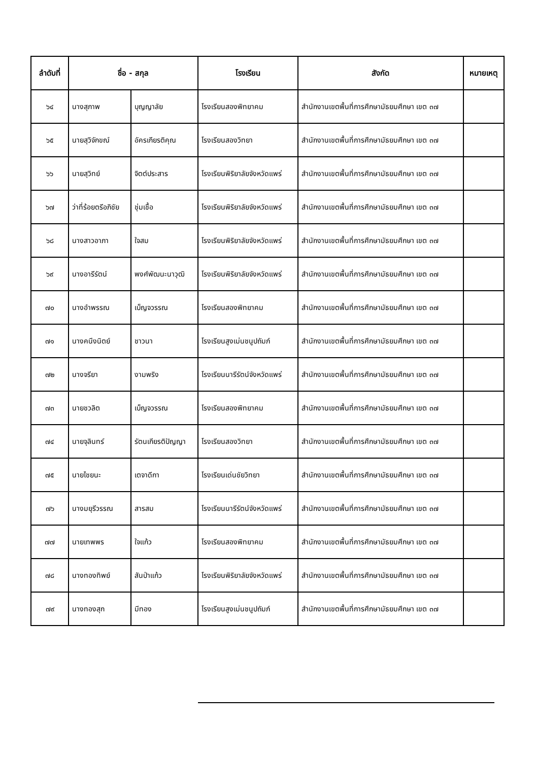| ลำดับที่ | ชื่อ - สกุล | | โรงเรียน | สังกัด | หมายเหตุ |
| --- | --- | --- | --- | --- | --- |
| ๖๔ | นางสุภาพ | บุญญาลัย | โรงเรียนสองพิทยาคม | สำนักงานเขตพื้นที่การศึกษามัธยมศึกษา เขต ๓๗ | |
| ๖๕ | นายสุวิจักขณ์ | อัครเกียรติคุณ | โรงเรียนสองวิทยา | สำนักงานเขตพื้นที่การศึกษามัธยมศึกษา เขต ๓๗ | |
| ๖๖ | นายสุวิทย์ | จิตต์ประสาร | โรงเรียนพิริยาลัยจังหวัดแพร่ | สำนักงานเขตพื้นที่การศึกษามัธยมศึกษา เขต ๓๗ | |
| ๖๗ | ว่าที่ร้อยตรีอภิชัย | ชุ่มเชื้อ | โรงเรียนพิริยาลัยจังหวัดแพร่ | สำนักงานเขตพื้นที่การศึกษามัธยมศึกษา เขต ๓๗ | |
| ๖๘ | นางสาวอาภา | ใจสม | โรงเรียนพิริยาลัยจังหวัดแพร่ | สำนักงานเขตพื้นที่การศึกษามัธยมศึกษา เขต ๓๗ | |
| ๖๙ | นางอารีรัตน์ | พงศ์พัฒนะนาวุฒิ | โรงเรียนพิริยาลัยจังหวัดแพร่ | สำนักงานเขตพื้นที่การศึกษามัธยมศึกษา เขต ๓๗ | |
| ๗๐ | นางอำพรรณ | เบ็ญจวรรณ | โรงเรียนสองพิทยาคม | สำนักงานเขตพื้นที่การศึกษามัธยมศึกษา เขต ๓๗ | |
| ๗๑ | นางคนึงนิตย์ | ชาวนา | โรงเรียนสูงเม่นชนูปถัมภ์ | สำนักงานเขตพื้นที่การศึกษามัธยมศึกษา เขต ๓๗ | |
| ๗๒ | นางจรียา | งามพริง | โรงเรียนนารีรัตน์จังหวัดแพร่ | สำนักงานเขตพื้นที่การศึกษามัธยมศึกษา เขต ๓๗ | |
| ๗๓ | นายชวลิต | เบ็ญจวรรณ | โรงเรียนสองพิทยาคม | สำนักงานเขตพื้นที่การศึกษามัธยมศึกษา เขต ๓๗ | |
| ๗๔ | นายจุลินทร์ | รัตนเกียรติปัญญา | โรงเรียนสองวิทยา | สำนักงานเขตพื้นที่การศึกษามัธยมศึกษา เขต ๓๗ | |
| ๗๕ | นายไชยนะ | เตจาดีกา | โรงเรียนเด่นชัยวิทยา | สำนักงานเขตพื้นที่การศึกษามัธยมศึกษา เขต ๓๗ | |
| ๗๖ | นางมยุรีวรรณ | สารสม | โรงเรียนนารีรัตน์จังหวัดแพร่ | สำนักงานเขตพื้นที่การศึกษามัธยมศึกษา เขต ๓๗ | |
| ๗๗ | นายเทพพร | ใจแก้ว | โรงเรียนสองพิทยาคม | สำนักงานเขตพื้นที่การศึกษามัธยมศึกษา เขต ๓๗ | |
| ๗๘ | นางทองทิพย์ | สันป่าแก้ว | โรงเรียนพิริยาลัยจังหวัดแพร่ | สำนักงานเขตพื้นที่การศึกษามัธยมศึกษา เขต ๓๗ | |
| ๗๙ | นางทองสุก | มีทอง | โรงเรียนสูงเม่นชนูปถัมภ์ | สำนักงานเขตพื้นที่การศึกษามัธยมศึกษา เขต ๓๗ | |